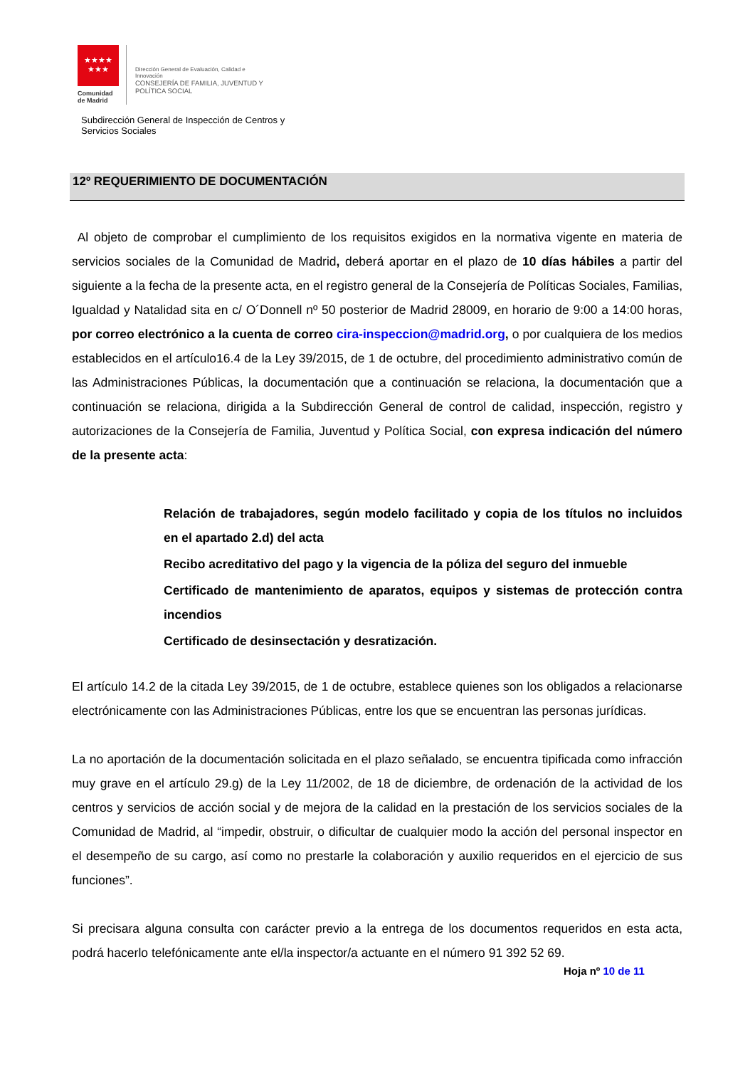★★★★
★★★
Comunidad
de Madrid
Dirección General de Evaluación, Calidad e
Innovación
CONSEJERÍA DE FAMILIA, JUVENTUD Y
POLÍTICA SOCIAL
Subdirección General de Inspección de Centros y
Servicios Sociales
12º REQUERIMIENTO DE DOCUMENTACIÓN
Al objeto de comprobar el cumplimiento de los requisitos exigidos en la normativa vigente en materia de servicios sociales de la Comunidad de Madrid, deberá aportar en el plazo de 10 días hábiles a partir del siguiente a la fecha de la presente acta, en el registro general de la Consejería de Políticas Sociales, Familias, Igualdad y Natalidad sita en c/ O´Donnell nº 50 posterior de Madrid 28009, en horario de 9:00 a 14:00 horas, por correo electrónico a la cuenta de correo cira-inspeccion@madrid.org, o por cualquiera de los medios establecidos en el artículo16.4 de la Ley 39/2015, de 1 de octubre, del procedimiento administrativo común de las Administraciones Públicas, la documentación que a continuación se relaciona, la documentación que a continuación se relaciona, dirigida a la Subdirección General de control de calidad, inspección, registro y autorizaciones de la Consejería de Familia, Juventud y Política Social, con expresa indicación del número de la presente acta:
Relación de trabajadores, según modelo facilitado y copia de los títulos no incluidos en el apartado 2.d) del acta
Recibo acreditativo del pago y la vigencia de la póliza del seguro del inmueble
Certificado de mantenimiento de aparatos, equipos y sistemas de protección contra incendios
Certificado de desinsectación y desratización.
El artículo 14.2 de la citada Ley 39/2015, de 1 de octubre, establece quienes son los obligados a relacionarse electrónicamente con las Administraciones Públicas, entre los que se encuentran las personas jurídicas.
La no aportación de la documentación solicitada en el plazo señalado, se encuentra tipificada como infracción muy grave en el artículo 29.g) de la Ley 11/2002, de 18 de diciembre, de ordenación de la actividad de los centros y servicios de acción social y de mejora de la calidad en la prestación de los servicios sociales de la Comunidad de Madrid, al “impedir, obstruir, o dificultar de cualquier modo la acción del personal inspector en el desempeño de su cargo, así como no prestarle la colaboración y auxilio requeridos en el ejercicio de sus funciones”.
Si precisara alguna consulta con carácter previo a la entrega de los documentos requeridos en esta acta, podrá hacerlo telefónicamente ante el/la inspector/a actuante en el número 91 392 52 69.
Hoja nº 10 de 11